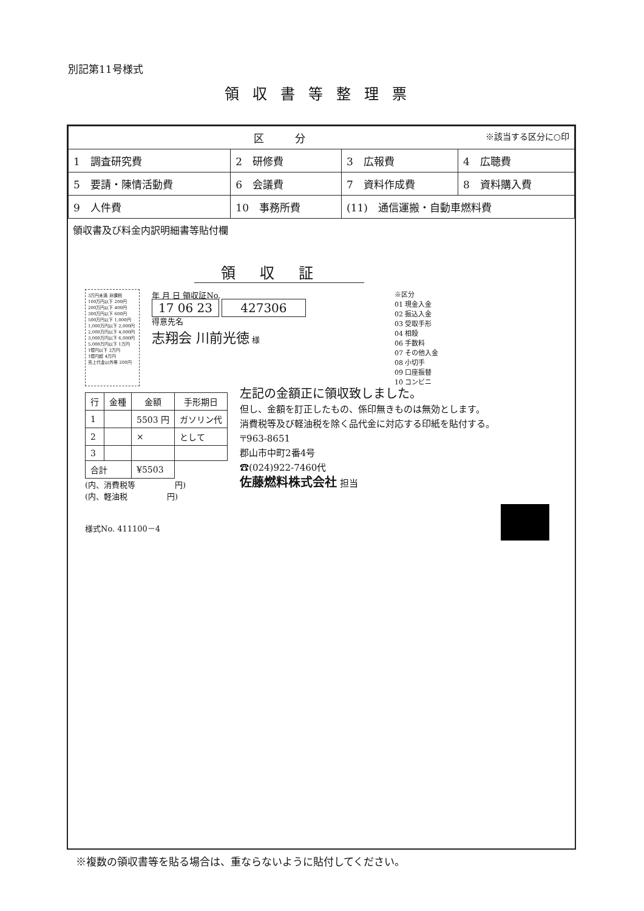別記第11号様式
領収書等整理票
| 区 分 ※該当する区分に○印 | | | |
| 1 調査研究費 | 2 研修費 | 3 広報費 | 4 広聴費 |
| 5 要請・陳情活動費 | 6 会議費 | 7 資料作成費 | 8 資料購入費 |
| 9 人件費 | 10 事務所費 | (11) 通信運搬・自動車燃料費 | |
領収書及び料金内訳明細書等貼付欄
領収証
3万円未満 非課税
100万円以下 200円
200万円以下 400円
300万円以下 600円
500万円以下 1,000円
1,000万円以下 2,000円
2,000万円以下 4,000円
3,000万円以下 6,000円
5,000万円以下 1万円
1億円以下 2万円
1億円超 4万円
売上代金以外等 200円
年 月 日 領収証No.
17 06 23 427306
得意先名
志翔会 川前光徳 様
※区分
01 現金入金
02 振込入金
03 受取手形
04 相殺
06 手数料
07 その他入金
08 小切手
09 口座振替
10 コンビニ
| 行 | 金種 | 金額 | 手形期日 |
| --- | --- | --- | --- |
| 1 | | 5503 円 | ガソリン代 |
| 2 | | × | として |
| 3 | | | |
| 合計 | | ¥5503 | |
(内、消費税等　　　　　円)
(内、軽油税　　　　　円)
左記の金額正に領収致しました。
但し、金額を訂正したもの、係印無きものは無効とします。
消費税等及び軽油税を除く品代金に対応する印紙を貼付する。
〒963-8651
郡山市中町2番4号
☎(024)922-7460代
佐藤燃料株式会社 担当
様式No. 411100－4
※複数の領収書等を貼る場合は、重ならないように貼付してください。